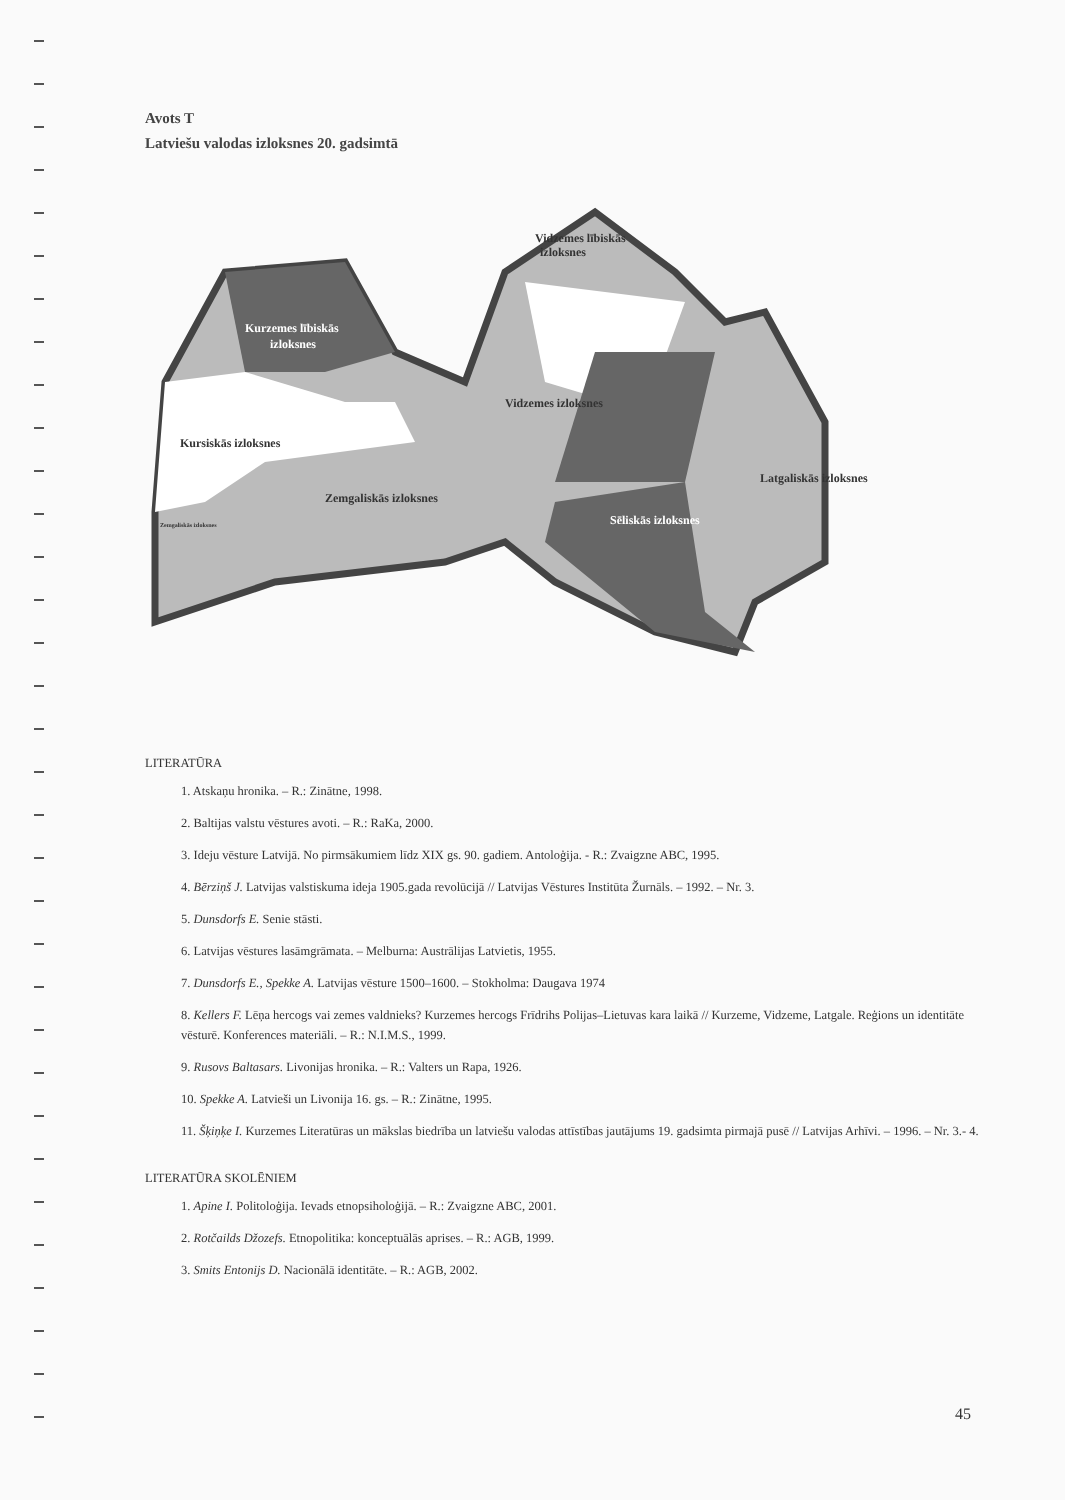Avots T
Latviešu valodas izloksnes 20. gadsimtā
Kurzemes lībiskās
izloksnes
Vidzemes lībiskās
izloksnes
Vidzemes izloksnes
Kursiskās izloksnes
Zemgaliskās izloksnes
Latgaliskās izloksnes
Sēliskās izloksnes
Zemgaliskās izloksnes
LITERATŪRA
1. Atskaņu hronika. – R.: Zinātne, 1998.
2. Baltijas valstu vēstures avoti. – R.: RaKa, 2000.
3. Ideju vēsture Latvijā. No pirmsākumiem līdz XIX gs. 90. gadiem. Antoloģija. - R.: Zvaigzne ABC, 1995.
4. Bērziņš J. Latvijas valstiskuma ideja 1905.gada revolūcijā // Latvijas Vēstures Institūta Žurnāls. – 1992. – Nr. 3.
5. Dunsdorfs E. Senie stāsti.
6. Latvijas vēstures lasāmgrāmata. – Melburna: Austrālijas Latvietis, 1955.
7. Dunsdorfs E., Spekke A. Latvijas vēsture 1500–1600. – Stokholma: Daugava 1974
8. Kellers F. Lēņa hercogs vai zemes valdnieks? Kurzemes hercogs Frīdrihs Polijas–Lietuvas kara laikā // Kurzeme, Vidzeme, Latgale. Reģions un identitāte vēsturē. Konferences materiāli. – R.: N.I.M.S., 1999.
9. Rusovs Baltasars. Livonijas hronika. – R.: Valters un Rapa, 1926.
10. Spekke A. Latvieši un Livonija 16. gs. – R.: Zinātne, 1995.
11. Šķiņķe I. Kurzemes Literatūras un mākslas biedrība un latviešu valodas attīstības jautājums 19. gadsimta pirmajā pusē // Latvijas Arhīvi. – 1996. – Nr. 3.- 4.
LITERATŪRA SKOLĒNIEM
1. Apine I. Politoloģija. Ievads etnopsiholoģijā. – R.: Zvaigzne ABC, 2001.
2. Rotčailds Džozefs. Etnopolitika: konceptuālās aprises. – R.: AGB, 1999.
3. Smits Entonijs D. Nacionālā identitāte. – R.: AGB, 2002.
45